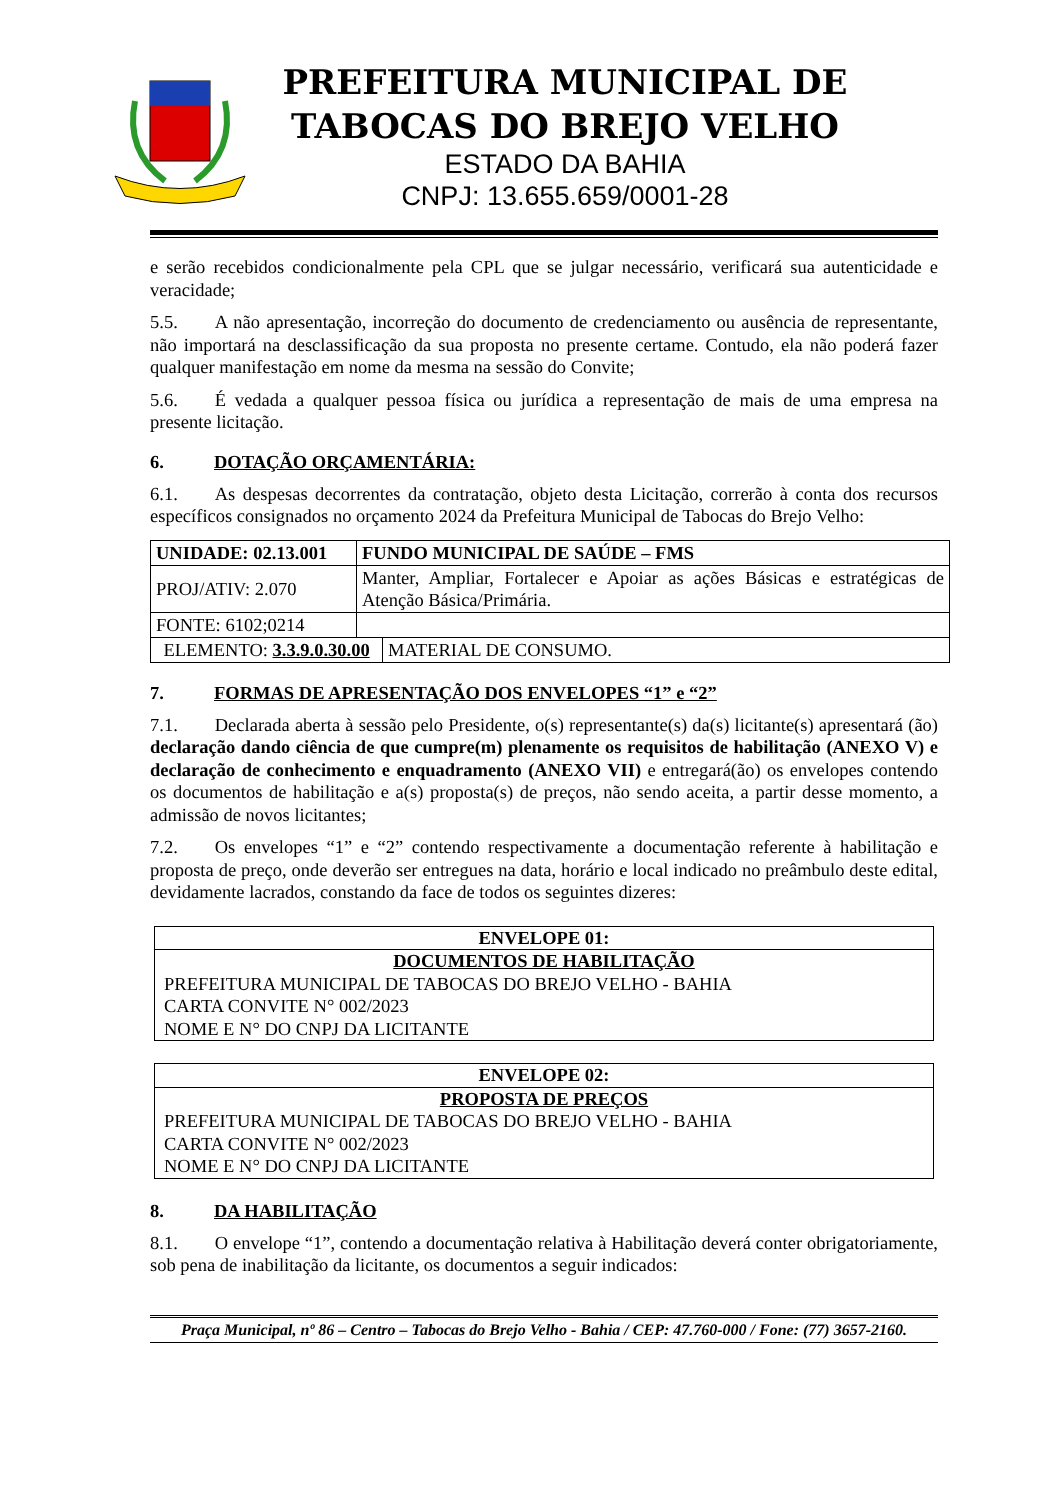PREFEITURA MUNICIPAL DE
TABOCAS DO BREJO VELHO
ESTADO DA BAHIA
CNPJ: 13.655.659/0001-28
e serão recebidos condicionalmente pela CPL que se julgar necessário, verificará sua autenticidade e veracidade;
5.5.  A não apresentação, incorreção do documento de credenciamento ou ausência de representante, não importará na desclassificação da sua proposta no presente certame. Contudo, ela não poderá fazer qualquer manifestação em nome da mesma na sessão do Convite;
5.6.  É vedada a qualquer pessoa física ou jurídica a representação de mais de uma empresa na presente licitação.
6. DOTAÇÃO ORÇAMENTÁRIA:
6.1.  As despesas decorrentes da contratação, objeto desta Licitação, correrão à conta dos recursos específicos consignados no orçamento 2024 da Prefeitura Municipal de Tabocas do Brejo Velho:
| UNIDADE: 02.13.001 | FUNDO MUNICIPAL DE SAÚDE – FMS | |
| PROJ/ATIV: 2.070 | Manter, Ampliar, Fortalecer e Apoiar as ações Básicas e estratégicas de Atenção Básica/Primária. | |
| FONTE: 6102;0214 | | |
| ELEMENTO: 3.3.9.0.30.00 | | MATERIAL DE CONSUMO. |
7. FORMAS DE APRESENTAÇÃO DOS ENVELOPES “1” e “2”
7.1.  Declarada aberta à sessão pelo Presidente, o(s) representante(s) da(s) licitante(s) apresentará (ão) declaração dando ciência de que cumpre(m) plenamente os requisitos de habilitação (ANEXO V) e declaração de conhecimento e enquadramento (ANEXO VII) e entregará(ão) os envelopes contendo os documentos de habilitação e a(s) proposta(s) de preços, não sendo aceita, a partir desse momento, a admissão de novos licitantes;
7.2.  Os envelopes “1” e “2” contendo respectivamente a documentação referente à habilitação e proposta de preço, onde deverão ser entregues na data, horário e local indicado no preâmbulo deste edital, devidamente lacrados, constando da face de todos os seguintes dizeres:
ENVELOPE 01:
DOCUMENTOS DE HABILITAÇÃO
PREFEITURA MUNICIPAL DE TABOCAS DO BREJO VELHO - BAHIA
CARTA CONVITE N° 002/2023
NOME E N° DO CNPJ DA LICITANTE
ENVELOPE 02:
PROPOSTA DE PREÇOS
PREFEITURA MUNICIPAL DE TABOCAS DO BREJO VELHO - BAHIA
CARTA CONVITE N° 002/2023
NOME E N° DO CNPJ DA LICITANTE
8. DA HABILITAÇÃO
8.1.  O envelope “1”, contendo a documentação relativa à Habilitação deverá conter obrigatoriamente, sob pena de inabilitação da licitante, os documentos a seguir indicados:
Praça Municipal, nº 86 – Centro – Tabocas do Brejo Velho - Bahia / CEP: 47.760-000 / Fone: (77) 3657-2160.